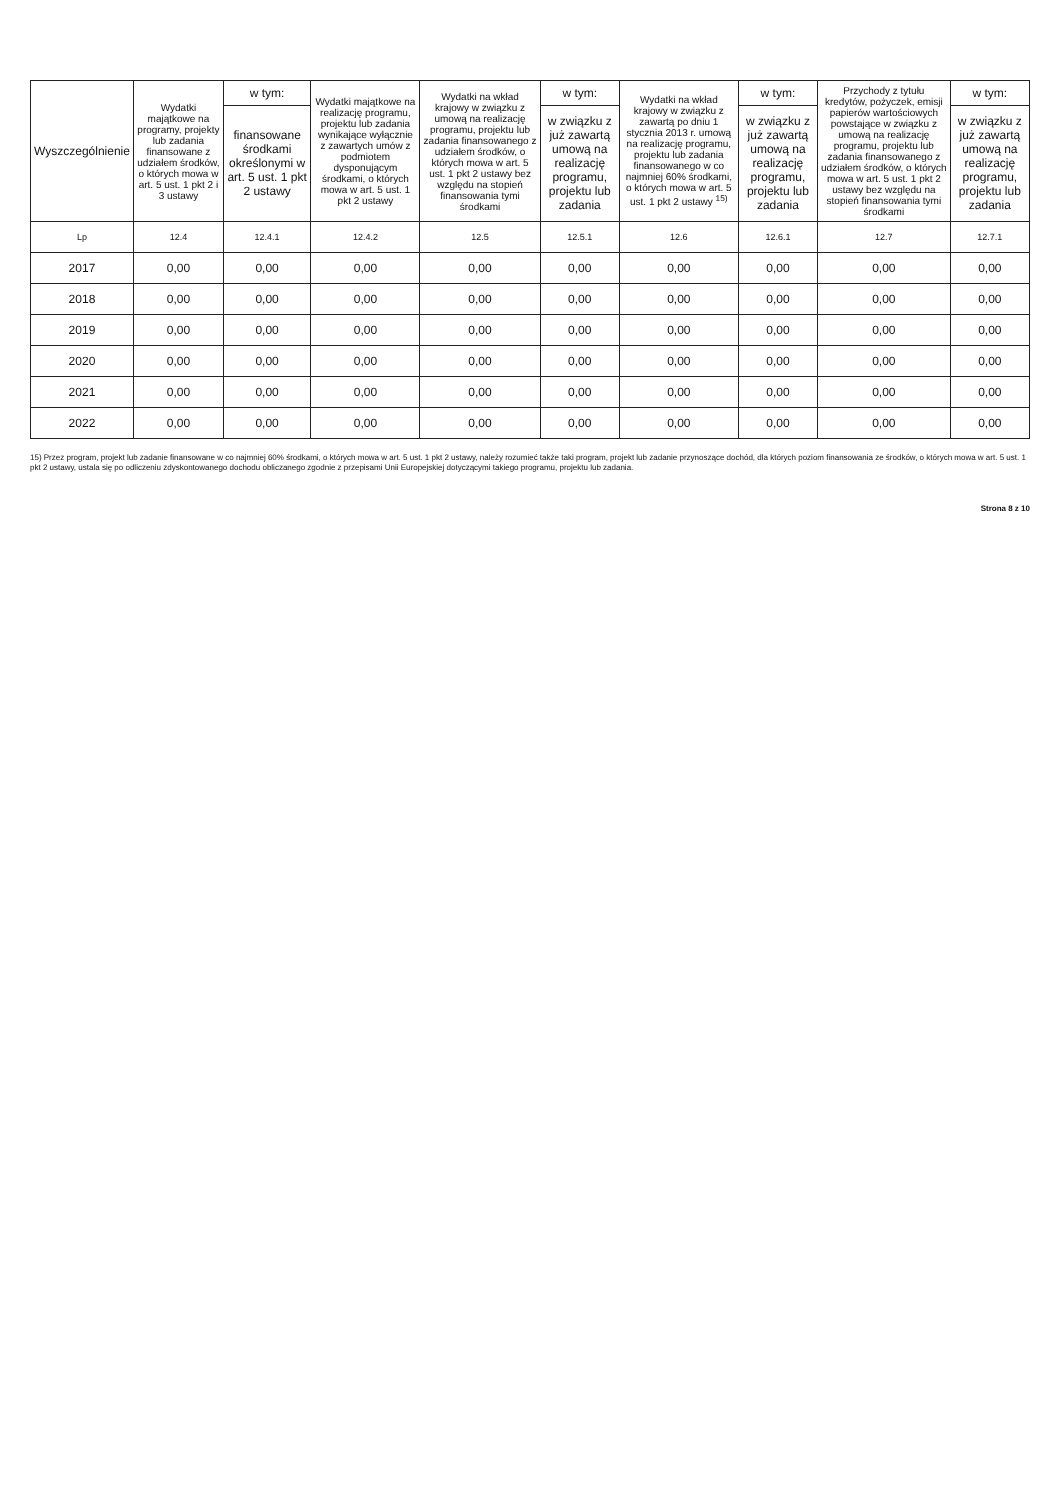| Wyszczególnienie | Wydatki majątkowe na programy, projekty lub zadania finansowane z udziałem środków, o których mowa w art. 5 ust. 1 pkt 2 i 3 ustawy | w tym: | Wydatki majątkowe na realizację programu, projektu lub zadania wynikające wyłącznie z zawartych umów z podmiotem dysponującym środkami, o których mowa w art. 5 ust. 1 pkt 2 ustawy | Wydatki na wkład krajowy w związku z umową na realizację programu, projektu lub zadania finansowanego z udziałem środków, o których mowa w art. 5 ust. 1 pkt 2 ustawy bez względu na stopień finansowania tymi środkami | w tym: | Wydatki na wkład krajowy w związku z zawartą po dniu 1 stycznia 2013 r. umową na realizację programu, projektu lub zadania finansowanego w co najmniej 60% środkami, o których mowa w art. 5 ust. 1 pkt 2 ustawy <sup>15)</sup> | w tym: | Przychody z tytułu kredytów, pożyczek, emisji papierów wartościowych powstające w związku z umową na realizację programu, projektu lub zadania finansowanego z udziałem środków, o których mowa w art. 5 ust. 1 pkt 2 ustawy bez względu na stopień finansowania tymi środkami | w tym: |
| --- | --- | --- | --- | --- | --- | --- | --- | --- | --- |
| | | finansowane środkami określonymi w art. 5 ust. 1 pkt 2 ustawy | | | w związku z już zawartą umową na realizację programu, projektu lub zadania | | w związku z już zawartą umową na realizację programu, projektu lub zadania | | w związku z już zawartą umową na realizację programu, projektu lub zadania |
| Lp | 12.4 | 12.4.1 | 12.4.2 | 12.5 | 12.5.1 | 12.6 | 12.6.1 | 12.7 | 12.7.1 |
| 2017 | 0,00 | 0,00 | 0,00 | 0,00 | 0,00 | 0,00 | 0,00 | 0,00 | 0,00 |
| 2018 | 0,00 | 0,00 | 0,00 | 0,00 | 0,00 | 0,00 | 0,00 | 0,00 | 0,00 |
| 2019 | 0,00 | 0,00 | 0,00 | 0,00 | 0,00 | 0,00 | 0,00 | 0,00 | 0,00 |
| 2020 | 0,00 | 0,00 | 0,00 | 0,00 | 0,00 | 0,00 | 0,00 | 0,00 | 0,00 |
| 2021 | 0,00 | 0,00 | 0,00 | 0,00 | 0,00 | 0,00 | 0,00 | 0,00 | 0,00 |
| 2022 | 0,00 | 0,00 | 0,00 | 0,00 | 0,00 | 0,00 | 0,00 | 0,00 | 0,00 |
15) Przez program, projekt lub zadanie finansowane w co najmniej 60% środkami, o których mowa w art. 5 ust. 1 pkt 2 ustawy, należy rozumieć także taki program, projekt lub zadanie przynoszące dochód, dla których poziom finansowania ze środków, o których mowa w art. 5 ust. 1 pkt 2 ustawy, ustala się po odliczeniu zdyskontowanego dochodu obliczanego zgodnie z przepisami Unii Europejskiej dotyczącymi takiego programu, projektu lub zadania.
Strona 8 z 10